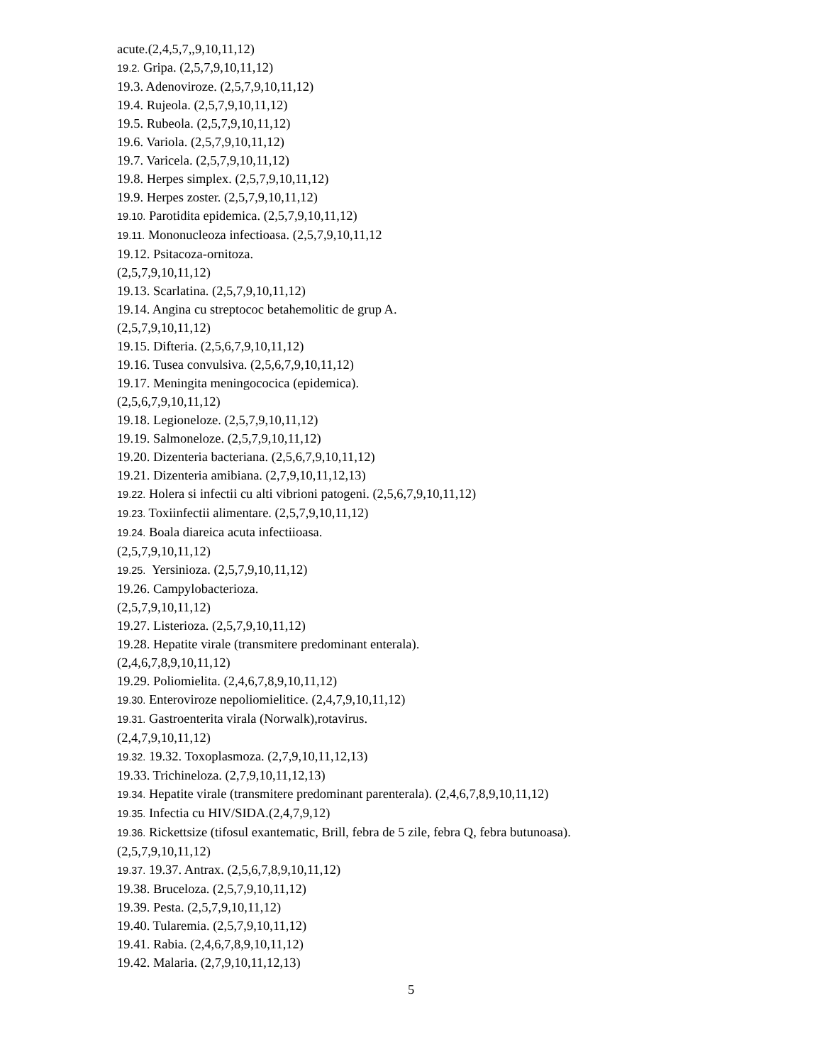acute.(2,4,5,7,,9,10,11,12)
19.2. Gripa. (2,5,7,9,10,11,12)
19.3. Adenoviroze. (2,5,7,9,10,11,12)
19.4. Rujeola. (2,5,7,9,10,11,12)
19.5. Rubeola. (2,5,7,9,10,11,12)
19.6. Variola. (2,5,7,9,10,11,12)
19.7. Varicela. (2,5,7,9,10,11,12)
19.8. Herpes simplex. (2,5,7,9,10,11,12)
19.9. Herpes zoster. (2,5,7,9,10,11,12)
19.10. Parotidita epidemica. (2,5,7,9,10,11,12)
19.11. Mononucleoza infectioasa. (2,5,7,9,10,11,12
19.12. Psitacoza-ornitoza.
(2,5,7,9,10,11,12)
19.13. Scarlatina. (2,5,7,9,10,11,12)
19.14. Angina cu streptococ betahemolitic de grup A.
(2,5,7,9,10,11,12)
19.15. Difteria. (2,5,6,7,9,10,11,12)
19.16. Tusea convulsiva. (2,5,6,7,9,10,11,12)
19.17. Meningita meningococica (epidemica).
(2,5,6,7,9,10,11,12)
19.18. Legioneloze. (2,5,7,9,10,11,12)
19.19. Salmoneloze. (2,5,7,9,10,11,12)
19.20. Dizenteria bacteriana. (2,5,6,7,9,10,11,12)
19.21. Dizenteria amibiana. (2,7,9,10,11,12,13)
19.22. Holera si infectii cu alti vibrioni patogeni. (2,5,6,7,9,10,11,12)
19.23. Toxiinfectii alimentare. (2,5,7,9,10,11,12)
19.24. Boala diareica acuta infectiioasa.
(2,5,7,9,10,11,12)
19.25. Yersinioza. (2,5,7,9,10,11,12)
19.26. Campylobacterioza.
(2,5,7,9,10,11,12)
19.27. Listerioza. (2,5,7,9,10,11,12)
19.28. Hepatite virale (transmitere predominant enterala).
(2,4,6,7,8,9,10,11,12)
19.29. Poliomielita. (2,4,6,7,8,9,10,11,12)
19.30. Enteroviroze nepoliomielitice. (2,4,7,9,10,11,12)
19.31. Gastroenterita virala (Norwalk),rotavirus.
(2,4,7,9,10,11,12)
19.32. 19.32. Toxoplasmoza. (2,7,9,10,11,12,13)
19.33. Trichineloza. (2,7,9,10,11,12,13)
19.34. Hepatite virale (transmitere predominant parenterala). (2,4,6,7,8,9,10,11,12)
19.35. Infectia cu HIV/SIDA.(2,4,7,9,12)
19.36. Rickettsize (tifosul exantematic, Brill, febra de 5 zile, febra Q, febra butunoasa).
(2,5,7,9,10,11,12)
19.37. 19.37. Antrax. (2,5,6,7,8,9,10,11,12)
19.38. Bruceloza. (2,5,7,9,10,11,12)
19.39. Pesta. (2,5,7,9,10,11,12)
19.40. Tularemia. (2,5,7,9,10,11,12)
19.41. Rabia. (2,4,6,7,8,9,10,11,12)
19.42. Malaria. (2,7,9,10,11,12,13)
5